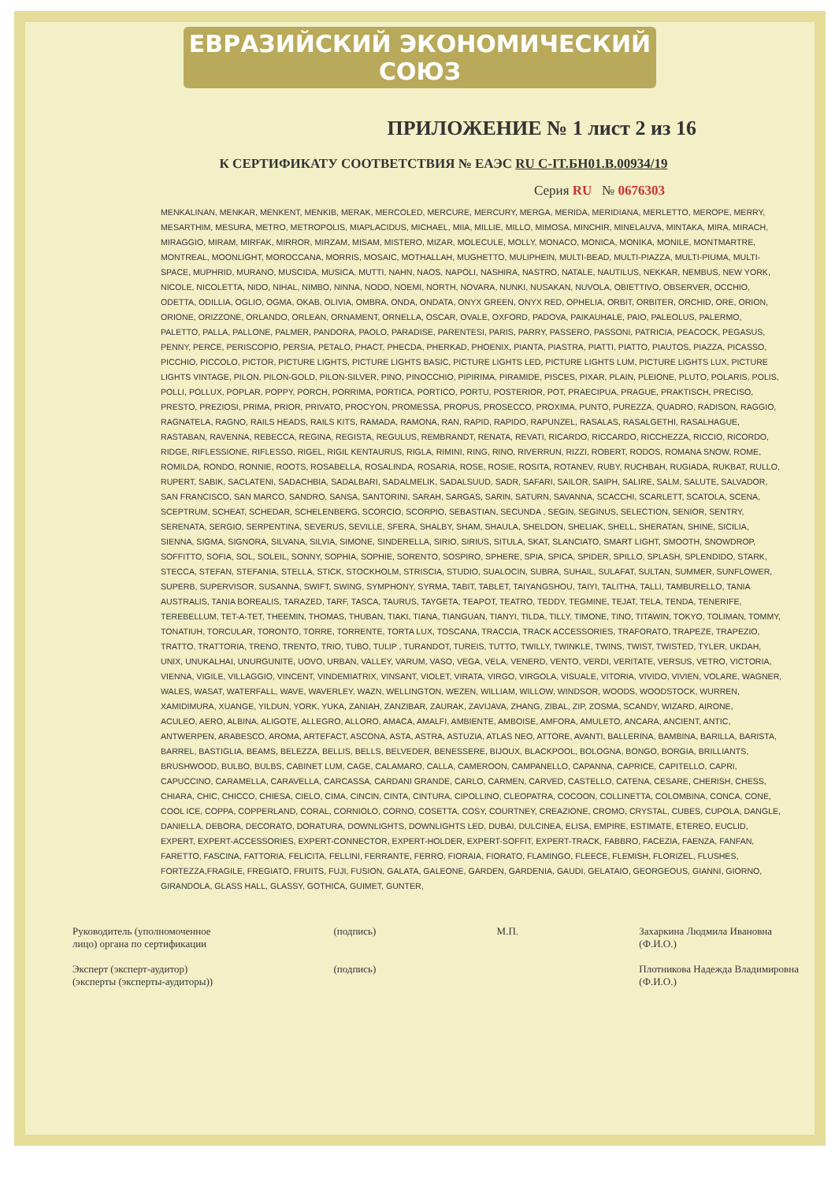ЕВРАЗИЙСКИЙ ЭКОНОМИЧЕСКИЙ СОЮЗ
ПРИЛОЖЕНИЕ № 1 лист 2 из 16
К СЕРТИФИКАТУ СООТВЕТСТВИЯ № ЕАЭС RU C-IT.БН01.B.00934/19
Серия RU № 0676303
MENKALINAN, MENKAR, MENKENT, MENKIB, MERAK, MERCOLED, MERCURE, MERCURY, MERGA, MERIDA, MERIDIANA, MERLETTO, MEROPE, MERRY, MESARTHIM, MESURA, METRO, METROPOLIS, MIAPLACIDUS, MICHAEL, MIIA, MILLIE, MILLO, MIMOSA, MINCHIR, MINELAUVA, MINTAKA, MIRA, MIRACH, MIRAGGIO, MIRAM, MIRFAK, MIRROR, MIRZAM, MISAM, MISTERO, MIZAR, MOLECULE, MOLLY, MONACO, MONICA, MONIKA, MONILE, MONTMARTRE, MONTREAL, MOONLIGHT, MOROCCANA, MORRIS, MOSAIC, MOTHALLAH, MUGHETTO, MULIPHEIN, MULTI-BEAD, MULTI-PIAZZA, MULTI-PIUMA, MULTI-SPACE, MUPHRID, MURANO, MUSCIDA, MUSICA, MUTTI, NAHN, NAOS, NAPOLI, NASHIRA, NASTRO, NATALE, NAUTILUS, NEKKAR, NEMBUS, NEW YORK, NICOLE, NICOLETTA, NIDO, NIHAL, NIMBO, NINNA, NODO, NOEMI, NORTH, NOVARA, NUNKI, NUSAKAN, NUVOLA, OBIETTIVO, OBSERVER, OCCHIO, ODETTA, ODILLIA, OGLIO, OGMA, OKAB, OLIVIA, OMBRA, ONDA, ONDATA, ONYX GREEN, ONYX RED, OPHELIA, ORBIT, ORBITER, ORCHID, ORE, ORION, ORIONE, ORIZZONE, ORLANDO, ORLEAN, ORNAMENT, ORNELLA, OSCAR, OVALE, OXFORD, PADOVA, PAIKAUHALE, PAIO, PALEOLUS, PALERMO, PALETTO, PALLA, PALLONE, PALMER, PANDORA, PAOLO, PARADISE, PARENTESI, PARIS, PARRY, PASSERO, PASSONI, PATRICIA, PEACOCK, PEGASUS, PENNY, PERCE, PERISCOPIO, PERSIA, PETALO, PHACT, PHECDA, PHERKAD, PHOENIX, PIANTA, PIASTRA, PIATTI, PIATTO, PIAUTOS, PIAZZA, PICASSO, PICCHIO, PICCOLO, PICTOR, PICTURE LIGHTS, PICTURE LIGHTS BASIC, PICTURE LIGHTS LED, PICTURE LIGHTS LUM, PICTURE LIGHTS LUX, PICTURE LIGHTS VINTAGE, PILON, PILON-GOLD, PILON-SILVER, PINO, PINOCCHIO, PIPIRIMA, PIRAMIDE, PISCES, PIXAR, PLAIN, PLEIONE, PLUTO, POLARIS, POLIS, POLLI, POLLUX, POPLAR, POPPY, PORCH, PORRIMA, PORTICA, PORTICO, PORTU, POSTERIOR, POT, PRAECIPUA, PRAGUE, PRAKTISCH, PRECISO, PRESTO, PREZIOSI, PRIMA, PRIOR, PRIVATO, PROCYON, PROMESSA, PROPUS, PROSECCO, PROXIMA, PUNTO, PUREZZA, QUADRO, RADISON, RAGGIO, RAGNATELA, RAGNO, RAILS HEADS, RAILS KITS, RAMADA, RAMONA, RAN, RAPID, RAPIDO, RAPUNZEL, RASALAS, RASALGETHI, RASALHAGUE, RASTABAN, RAVENNA, REBECCA, REGINA, REGISTA, REGULUS, REMBRANDT, RENATA, REVATI, RICARDO, RICCARDO, RICCHEZZA, RICCIO, RICORDO, RIDGE, RIFLESSIONE, RIFLESSO, RIGEL, RIGIL KENTAURUS, RIGLA, RIMINI, RING, RINO, RIVERRUN, RIZZI, ROBERT, RODOS, ROMANA SNOW, ROME, ROMILDA, RONDO, RONNIE, ROOTS, ROSABELLA, ROSALINDA, ROSARIA, ROSE, ROSIE, ROSITA, ROTANEV, RUBY, RUCHBAH, RUGIADA, RUKBAT, RULLO, RUPERT, SABIK, SACLATENI, SADACHBIA, SADALBARI, SADALMELIK, SADALSUUD, SADR, SAFARI, SAILOR, SAIPH, SALIRE, SALM, SALUTE, SALVADOR, SAN FRANCISCO, SAN MARCO, SANDRO, SANSA, SANTORINI, SARAH, SARGAS, SARIN, SATURN, SAVANNA, SCACCHI, SCARLETT, SCATOLA, SCENA, SCEPTRUM, SCHEAT, SCHEDAR, SCHELENBERG, SCORCIO, SCORPIO, SEBASTIAN, SECUNDA , SEGIN, SEGINUS, SELECTION, SENIOR, SENTRY, SERENATA, SERGIO, SERPENTINA, SEVERUS, SEVILLE, SFERA, SHALBY, SHAM, SHAULA, SHELDON, SHELIAK, SHELL, SHERATAN, SHINE, SICILIA, SIENNA, SIGMA, SIGNORA, SILVANA, SILVIA, SIMONE, SINDERELLA, SIRIO, SIRIUS, SITULA, SKAT, SLANCIATO, SMART LIGHT, SMOOTH, SNOWDROP, SOFFITTO, SOFIA, SOL, SOLEIL, SONNY, SOPHIA, SOPHIE, SORENTO, SOSPIRO, SPHERE, SPIA, SPICA, SPIDER, SPILLO, SPLASH, SPLENDIDO, STARK, STECCA, STEFAN, STEFANIA, STELLA, STICK, STOCKHOLM, STRISCIA, STUDIO, SUALOCIN, SUBRA, SUHAIL, SULAFAT, SULTAN, SUMMER, SUNFLOWER, SUPERB, SUPERVISOR, SUSANNA, SWIFT, SWING, SYMPHONY, SYRMA, TABIT, TABLET, TAIYANGSHOU, TAIYI, TALITHA, TALLI, TAMBURELLO, TANIA AUSTRALIS, TANIA BOREALIS, TARAZED, TARF, TASCA, TAURUS, TAYGETA, TEAPOT, TEATRO, TEDDY, TEGMINE, TEJAT, TELA, TENDA, TENERIFE, TEREBELLUM, TET-A-TET, THEEMIN, THOMAS, THUBAN, TIAKI, TIANA, TIANGUAN, TIANYI, TILDA, TILLY, TIMONE, TINO, TITAWIN, TOKYO, TOLIMAN, TOMMY, TONATIUH, TORCULAR, TORONTO, TORRE, TORRENTE, TORTA LUX, TOSCANA, TRACCIA, TRACK ACCESSORIES, TRAFORATO, TRAPEZE, TRAPEZIO, TRATTO, TRATTORIA, TRENO, TRENTO, TRIO, TUBO, TULIP , TURANDOT, TUREIS, TUTTO, TWILLY, TWINKLE, TWINS, TWIST, TWISTED, TYLER, UKDAH, UNIX, UNUKALHAI, UNURGUNITE, UOVO, URBAN, VALLEY, VARUM, VASO, VEGA, VELA, VENERD, VENTO, VERDI, VERITATE, VERSUS, VETRO, VICTORIA, VIENNA, VIGILE, VILLAGGIO, VINCENT, VINDEMIATRIX, VINSANT, VIOLET, VIRATA, VIRGO, VIRGOLA, VISUALE, VITORIA, VIVIDO, VIVIEN, VOLARE, WAGNER, WALES, WASAT, WATERFALL, WAVE, WAVERLEY, WAZN, WELLINGTON, WEZEN, WILLIAM, WILLOW, WINDSOR, WOODS, WOODSTOCK, WURREN, XAMIDIMURA, XUANGE, YILDUN, YORK, YUKA, ZANIAH, ZANZIBAR, ZAURAK, ZAVIJAVA, ZHANG, ZIBAL, ZIP, ZOSMA, SCANDY, WIZARD, AIRONE,
ACULEO, AERO, ALBINA, ALIGOTE, ALLEGRO, ALLORO, AMACA, AMALFI, AMBIENTE, AMBOISE, AMFORA, AMULETO, ANCARA, ANCIENT, ANTIC, ANTWERPEN, ARABESCO, AROMA, ARTEFACT, ASCONA, ASTA, ASTRA, ASTUZIA, ATLAS NEO, ATTORE, AVANTI, BALLERINA, BAMBINA, BARILLA, BARISTA, BARREL, BASTIGLIA, BEAMS, BELEZZA, BELLIS, BELLS, BELVEDER, BENESSERE, BIJOUX, BLACKPOOL, BOLOGNA, BONGO, BORGIA, BRILLIANTS, BRUSHWOOD, BULBO, BULBS, CABINET LUM, CAGE, CALAMARO, CALLA, CAMEROON, CAMPANELLO, CAPANNA, CAPRICE, CAPITELLO, CAPRI, CAPUCCINO, CARAMELLA, CARAVELLA, CARCASSA, CARDANI GRANDE, CARLO, CARMEN, CARVED, CASTELLO, CATENA, CESARE, CHERISH, CHESS, CHIARA, CHIC, CHICCO, CHIESA, CIELO, CIMA, CINCIN, CINTA, CINTURA, CIPOLLINO, CLEOPATRA, COCOON, COLLINETTA, COLOMBINA, CONCA, CONE, COOL ICE, COPPA, COPPERLAND, CORAL, CORNIOLO, CORNO, COSETTA, COSY, COURTNEY, CREAZIONE, CROMO, CRYSTAL, CUBES, CUPOLA, DANGLE, DANIELLA, DEBORA, DECORATO, DORATURA, DOWNLIGHTS, DOWNLIGHTS LED, DUBAI, DULCINEA, ELISA, EMPIRE, ESTIMATE, ETEREO, EUCLID, EXPERT, EXPERT-ACCESSORIES, EXPERT-CONNECTOR, EXPERT-HOLDER, EXPERT-SOFFIT, EXPERT-TRACK, FABBRO, FACEZIA, FAENZA, FANFAN, FARETTO, FASCINA, FATTORIA, FELICITA, FELLINI, FERRANTE, FERRO, FIORAIA, FIORATO, FLAMINGO, FLEECE, FLEMISH, FLORIZEL, FLUSHES, FORTEZZA,FRAGILE, FREGIATO, FRUITS, FUJI, FUSION, GALATA, GALEONE, GARDEN, GARDENIA, GAUDI, GELATAIO, GEORGEOUS, GIANNI, GIORNO, GIRANDOLA, GLASS HALL, GLASSY, GOTHICA, GUIMET, GUNTER,
Руководитель (уполномоченное
лицо) органа по сертификации
Эксперт (эксперт-аудитор)
(эксперты (эксперты-аудиторы))
(подпись)
(подпись)
М.П. Захаркина Людмила Ивановна
(Ф.И.О.)
Плотникова Надежда Владимировна
(Ф.И.О.)